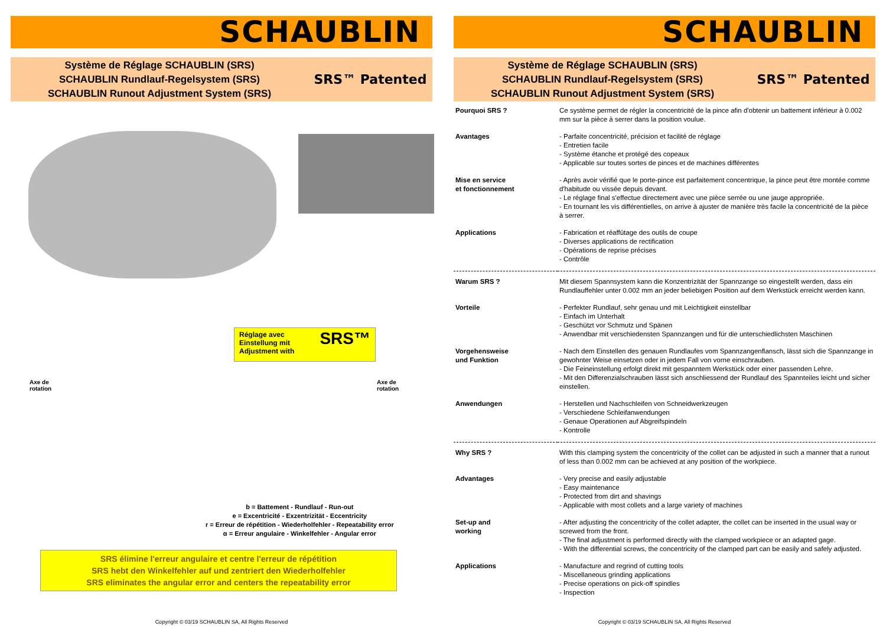SCHAUBLIN
Système de Réglage SCHAUBLIN (SRS)
SCHAUBLIN Rundlauf-Regelsystem (SRS)
SCHAUBLIN Runout Adjustment System (SRS)
SRS™ Patented
Réglage avec
Einstellung mit
Adjustment with SRS™
Axe de
rotation
Axe de
rotation
b = Battement - Rundlauf - Run-out
e = Excentricité - Exzentrizität - Eccentricity
r = Erreur de répétition - Wiederholfehler - Repeatability error
α = Erreur angulaire - Winkelfehler - Angular error
SRS élimine l'erreur angulaire et centre l'erreur de répétition
SRS hebt den Winkelfehler auf und zentriert den Wiederholfehler
SRS eliminates the angular error and centers the repeatability error
Copyright © 03/19 SCHAUBLIN SA, All Rights Reserved
SCHAUBLIN
Système de Réglage SCHAUBLIN (SRS)
SCHAUBLIN Rundlauf-Regelsystem (SRS)
SCHAUBLIN Runout Adjustment System (SRS)
SRS™ Patented
| Pourquoi SRS ? | Ce système permet de régler la concentricité de la pince afin d'obtenir un battement inférieur à 0.002 mm sur la pièce à serrer dans la position voulue. |
| Avantages | - Parfaite concentricité, précision et facilité de réglage - Entretien facile - Système étanche et protégé des copeaux - Applicable sur toutes sortes de pinces et de machines différentes |
| Mise en service et fonctionnement | - Après avoir vérifié que le porte-pince est parfaitement concentrique, la pince peut être montée comme d'habitude ou vissée depuis devant. - Le réglage final s'effectue directement avec une pièce serrée ou une jauge appropriée. - En tournant les vis différentielles, on arrive à ajuster de manière très facile la concentricité de la pièce à serrer. |
| Applications | - Fabrication et réaffûtage des outils de coupe - Diverses applications de rectification - Opérations de reprise précises - Contrôle |
| Warum SRS ? | Mit diesem Spannsystem kann die Konzentrizität der Spannzange so eingestellt werden, dass ein Rundlauffehler unter 0.002 mm an jeder beliebigen Position auf dem Werkstück erreicht werden kann. |
| Vorteile | - Perfekter Rundlauf, sehr genau und mit Leichtigkeit einstellbar - Einfach im Unterhalt - Geschützt vor Schmutz und Spänen - Anwendbar mit verschiedensten Spannzangen und für die unterschiedlichsten Maschinen |
| Vorgehensweise und Funktion | - Nach dem Einstellen des genauen Rundlaufes vom Spannzangenflansch, lässt sich die Spannzange in gewohnter Weise einsetzen oder in jedem Fall von vorne einschrauben. - Die Feineinstellung erfolgt direkt mit gespanntem Werkstück oder einer passenden Lehre. - Mit den Differenzialschrauben lässt sich anschliessend der Rundlauf des Spannteiles leicht und sicher einstellen. |
| Anwendungen | - Herstellen und Nachschleifen von Schneidwerkzeugen - Verschiedene Schleifanwendungen - Genaue Operationen auf Abgreifspindeln - Kontrolle |
| Why SRS ? | With this clamping system the concentricity of the collet can be adjusted in such a manner that a runout of less than 0.002 mm can be achieved at any position of the workpiece. |
| Advantages | - Very precise and easily adjustable - Easy maintenance - Protected from dirt and shavings - Applicable with most collets and a large variety of machines |
| Set-up and working | - After adjusting the concentricity of the collet adapter, the collet can be inserted in the usual way or screwed from the front. - The final adjustment is performed directly with the clamped workpiece or an adapted gage. - With the differential screws, the concentricity of the clamped part can be easily and safely adjusted. |
| Applications | - Manufacture and regrind of cutting tools - Miscellaneous grinding applications - Precise operations on pick-off spindles - Inspection |
Copyright © 03/19 SCHAUBLIN SA, All Rights Reserved